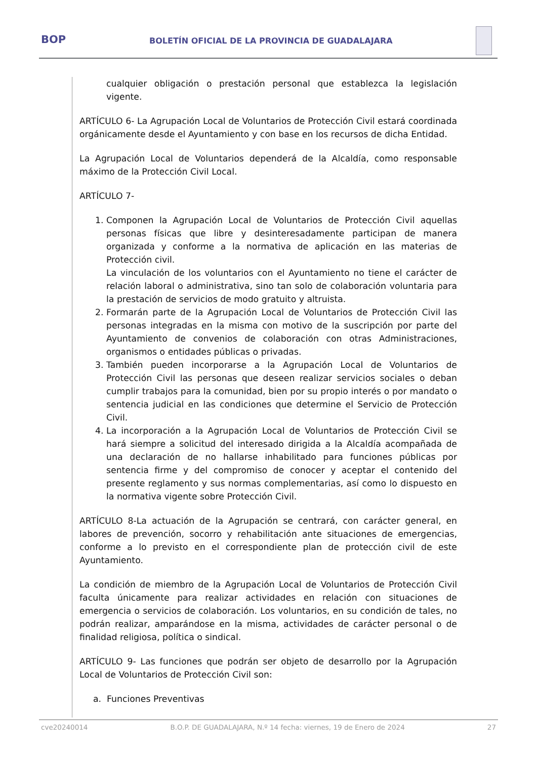BOP
BOLETÍN OFICIAL DE LA PROVINCIA DE GUADALAJARA
cualquier obligación o prestación personal que establezca la legislación vigente.
ARTÍCULO 6- La Agrupación Local de Voluntarios de Protección Civil estará coordinada orgánicamente desde el Ayuntamiento y con base en los recursos de dicha Entidad.
La Agrupación Local de Voluntarios dependerá de la Alcaldía, como responsable máximo de la Protección Civil Local.
ARTÍCULO 7-
1. Componen la Agrupación Local de Voluntarios de Protección Civil aquellas personas físicas que libre y desinteresadamente participan de manera organizada y conforme a la normativa de aplicación en las materias de Protección civil.
La vinculación de los voluntarios con el Ayuntamiento no tiene el carácter de relación laboral o administrativa, sino tan solo de colaboración voluntaria para la prestación de servicios de modo gratuito y altruista.
2. Formarán parte de la Agrupación Local de Voluntarios de Protección Civil las personas integradas en la misma con motivo de la suscripción por parte del Ayuntamiento de convenios de colaboración con otras Administraciones, organismos o entidades públicas o privadas.
3. También pueden incorporarse a la Agrupación Local de Voluntarios de Protección Civil las personas que deseen realizar servicios sociales o deban cumplir trabajos para la comunidad, bien por su propio interés o por mandato o sentencia judicial en las condiciones que determine el Servicio de Protección Civil.
4. La incorporación a la Agrupación Local de Voluntarios de Protección Civil se hará siempre a solicitud del interesado dirigida a la Alcaldía acompañada de una declaración de no hallarse inhabilitado para funciones públicas por sentencia firme y del compromiso de conocer y aceptar el contenido del presente reglamento y sus normas complementarias, así como lo dispuesto en la normativa vigente sobre Protección Civil.
ARTÍCULO 8-La actuación de la Agrupación se centrará, con carácter general, en labores de prevención, socorro y rehabilitación ante situaciones de emergencias, conforme a lo previsto en el correspondiente plan de protección civil de este Ayuntamiento.
La condición de miembro de la Agrupación Local de Voluntarios de Protección Civil faculta únicamente para realizar actividades en relación con situaciones de emergencia o servicios de colaboración. Los voluntarios, en su condición de tales, no podrán realizar, amparándose en la misma, actividades de carácter personal o de finalidad religiosa, política o sindical.
ARTÍCULO 9- Las funciones que podrán ser objeto de desarrollo por la Agrupación Local de Voluntarios de Protección Civil son:
a. Funciones Preventivas
cve20240014 B.O.P. DE GUADALAJARA, N.º 14 fecha: viernes, 19 de Enero de 2024 27